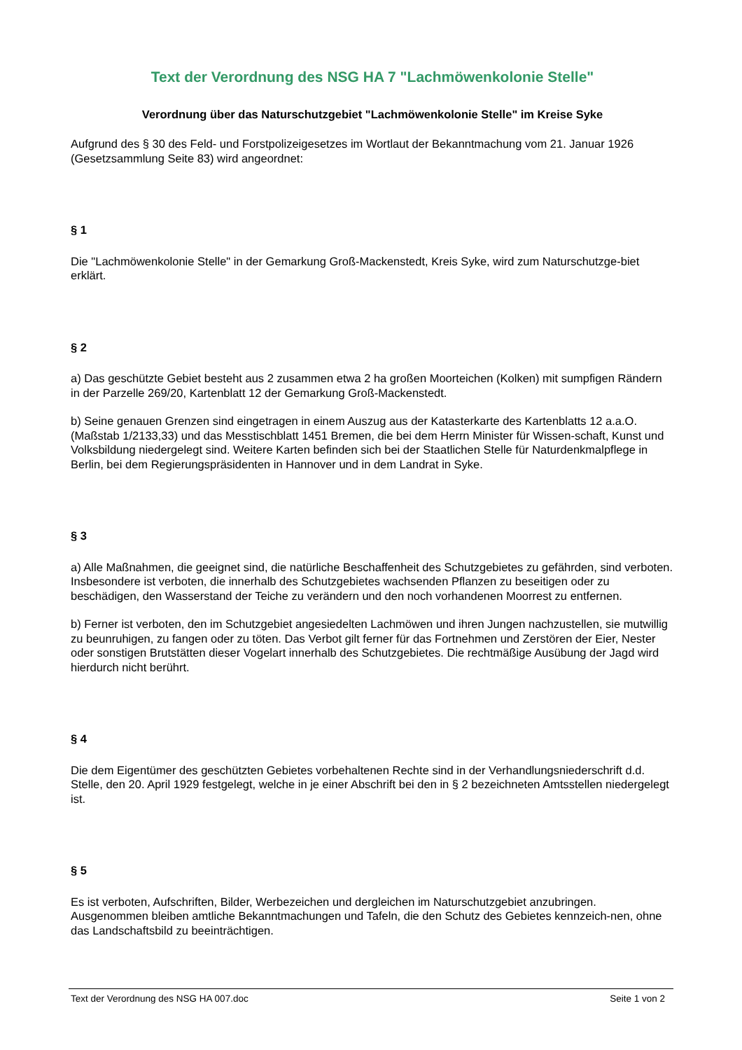Text der Verordnung des NSG HA 7 "Lachmöwenkolonie Stelle"
Verordnung über das Naturschutzgebiet "Lachmöwenkolonie Stelle" im Kreise Syke
Aufgrund des § 30 des Feld- und Forstpolizeigesetzes im Wortlaut der Bekanntmachung vom 21. Januar 1926 (Gesetzsammlung Seite 83) wird angeordnet:
§ 1
Die "Lachmöwenkolonie Stelle" in der Gemarkung Groß-Mackenstedt, Kreis Syke, wird zum Naturschutzge-biet erklärt.
§ 2
a) Das geschützte Gebiet besteht aus 2 zusammen etwa 2 ha großen Moorteichen (Kolken) mit sumpfigen Rändern in der Parzelle 269/20, Kartenblatt 12 der Gemarkung Groß-Mackenstedt.
b) Seine genauen Grenzen sind eingetragen in einem Auszug aus der Katasterkarte des Kartenblatts 12 a.a.O. (Maßstab 1/2133,33) und das Messtischblatt 1451 Bremen, die bei dem Herrn Minister für Wissen-schaft, Kunst und Volksbildung niedergelegt sind. Weitere Karten befinden sich bei der Staatlichen Stelle für Naturdenkmalpflege in Berlin, bei dem Regierungspräsidenten in Hannover und in dem Landrat in Syke.
§ 3
a) Alle Maßnahmen, die geeignet sind, die natürliche Beschaffenheit des Schutzgebietes zu gefährden, sind verboten. Insbesondere ist verboten, die innerhalb des Schutzgebietes wachsenden Pflanzen zu beseitigen oder zu beschädigen, den Wasserstand der Teiche zu verändern und den noch vorhandenen Moorrest zu entfernen.
b) Ferner ist verboten, den im Schutzgebiet angesiedelten Lachmöwen und ihren Jungen nachzustellen, sie mutwillig zu beunruhigen, zu fangen oder zu töten. Das Verbot gilt ferner für das Fortnehmen und Zerstören der Eier, Nester oder sonstigen Brutstätten dieser Vogelart innerhalb des Schutzgebietes. Die rechtmäßige Ausübung der Jagd wird hierdurch nicht berührt.
§ 4
Die dem Eigentümer des geschützten Gebietes vorbehaltenen Rechte sind in der Verhandlungsniederschrift d.d. Stelle, den 20. April 1929 festgelegt, welche in je einer Abschrift bei den in § 2 bezeichneten Amtsstellen niedergelegt ist.
§ 5
Es ist verboten, Aufschriften, Bilder, Werbezeichen und dergleichen im Naturschutzgebiet anzubringen. Ausgenommen bleiben amtliche Bekanntmachungen und Tafeln, die den Schutz des Gebietes kennzeich-nen, ohne das Landschaftsbild zu beeinträchtigen.
Text der Verordnung des NSG HA 007.doc Seite 1 von 2